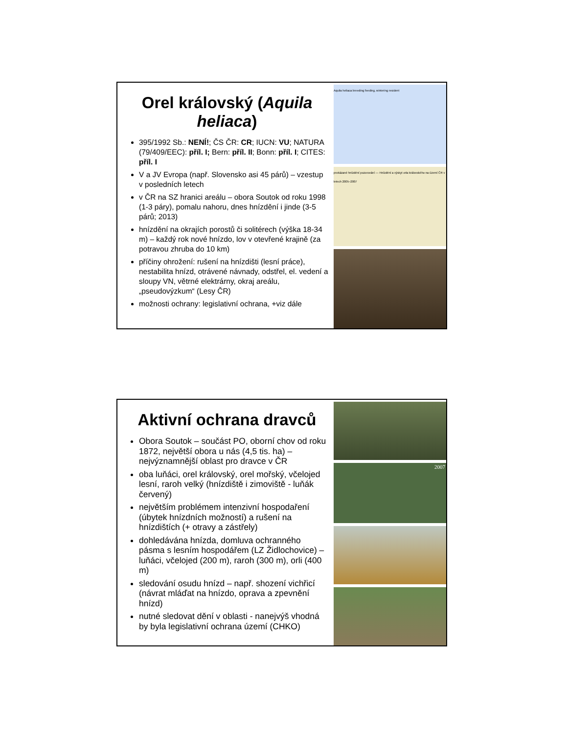Orel královský (Aquila heliaca)
395/1992 Sb.: NENÍ!; ČS ČR: CR; IUCN: VU; NATURA (79/409/EEC): příl. I; Bern: příl. II; Bonn: příl. I; CITES: příl. I
V a JV Evropa (např. Slovensko asi 45 párů) – vzestup v posledních letech
v ČR na SZ hranici areálu – obora Soutok od roku 1998 (1-3 páry), pomalu nahoru, dnes hnízdění i jinde (3-5 párů; 2013)
hnízdění na okrajích porostů či solitérech (výška 18-34 m) – každý rok nové hnízdo, lov v otevřené krajině (za potravou zhruba do 10 km)
příčiny ohrožení: rušení na hnízdišti (lesní práce), nestabilita hnízd, otrávené návnady, odstřel, el. vedení a sloupy VN, větrné elektrárny, okraj areálu, „pseudovýzkum“ (Lesy ČR)
možnosti ochrany: legislativní ochrana, +viz dále
Aquila heliaca breeding feeding, wintering resident
prokázané hnízdění pozorování — Hnízdění a výskyt orla královského na území ČR v letech 2005–2007
Aktivní ochrana dravců
Obora Soutok – součást PO, oborní chov od roku 1872, největší obora u nás (4,5 tis. ha) – nejvýznamnější oblast pro dravce v ČR
oba luňáci, orel královský, orel mořský, včelojed lesní, raroh velký (hnízdiště i zimoviště - luňák červený)
největším problémem intenzivní hospodaření (úbytek hnízdních možností) a rušení na hnízdištích (+ otravy a zástřely)
dohledávána hnízda, domluva ochranného pásma s lesním hospodářem (LZ Židlochovice) – luňáci, včelojed (200 m), raroh (300 m), orli (400 m)
sledování osudu hnízd – např. shození vichřicí (návrat mláďat na hnízdo, oprava a zpevnění hnízd)
nutné sledovat dění v oblasti - nanejvýš vhodná by byla legislativní ochrana území (CHKO)
2007